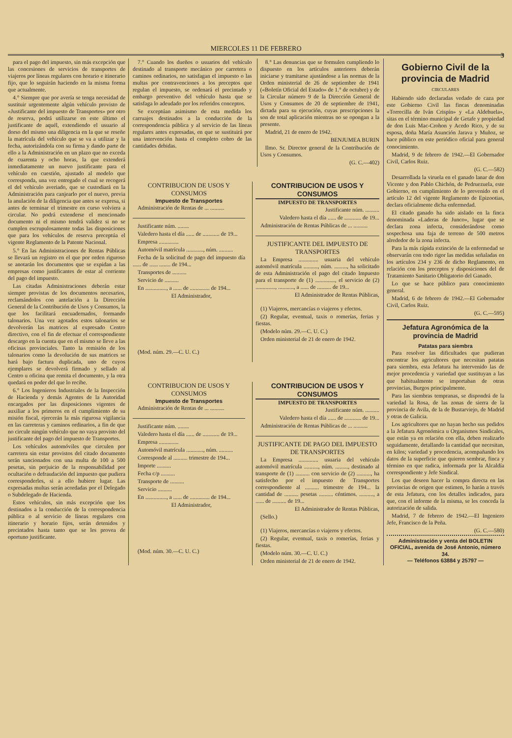MIERCOLES 11 DE FEBRERO
3
para el pago del impuesto, sin más excepción que las concesiones de servicios de transportes de viajeros por líneas regulares con horario e itinerario fijo, que lo seguirán haciendo en la misma forma que actualmente.
4.° Siempre que por avería se tenga necesidad de sustituir urgentemente algún vehículo provisto de «Justificante del impuesto de Transportes» por otro de reserva, podrá utilizarse en este último el justificante de aquél, extendiendo el usuario al dorso del mismo una diligencia en la que se reseñe la matrícula del vehículo que se va a utilizar y la fecha, autorizándola con su firma y dando parte de ello a la Administración en un plazo que no exceda de cuarenta y ocho horas, la que extenderá inmediatamente un nuevo justificante para el vehículo en cuestión, ajustado al modelo que corresponda, una vez entregado el cual se recogerá el del vehículo averiado, que se custodiará en la Administración para canjearlo por el nuevo, previa la anulación de la diligencia que antes se expresa, si antes de terminar el trimestre en curso volviera a circular. No podrá extenderse el mencionado documento ni el mismo tendrá validez si no se cumplen escrupulosamente todas las disposiciones que para los vehículos de reserva preceptúa el vigente Reglamento de la Patente Nacional.
5.° En las Administraciones de Rentas Públicas se llevará un registro en el que por orden riguroso se anotarán los documentos que se expidan a las empresas como justificantes de estar al corriente del pago del impuesto.
Las citadas Administraciones deberán estar siempre provistas de los documentos necesarios, reclamándolos con antelación a la Dirección General de la Contribución de Usos y Consumos, la que los facilitará encuadernados, formando talonarios. Una vez agotados estos talonarios se devolverán las matrices al expresado Centro directivo, con el fin de efectuar el correspondiente descargo en la cuenta que en el mismo se lleve a las oficinas provinciales. Tanto la remisión de los talonarios como la devolución de sus matrices se hará bajo factura duplicada, uno de cuyos ejemplares se devolverá firmado y sellado al Centro u oficina que remita el documento, y la otra quedará en poder del que lo recibe.
6.° Los Ingenieros Industriales de la Inspección de Hacienda y demás Agentes de la Autoridad encargados por las disposiciones vigentes de auxiliar a los primeros en el cumplimiento de su misión fiscal, ejercerán la más rigurosa vigilancia en las carreteras y caminos ordinarios, a fin de que no circule ningún vehículo que no vaya provisto del justificante del pago del impuesto de Transportes.
Los vehículos automóviles que circulen por carretera sin estar provistos del citado documento serán sancionados con una multa de 100 a 500 pesetas, sin perjuicio de la responsabilidad por ocultación o defraudación del impuesto que pudiera corresponderles, si a ello hubiere lugar. Las expresadas multas serán acordadas por el Delegado o Subdelegado de Hacienda.
Estos vehículos, sin más excepción que los destinados a la conducción de la correspondencia pública o al servicio de líneas regulares con itinerario y horario fijos, serán detenidos y precintados hasta tanto que se les provea de oportuno justificante.
7.° Cuando los dueños o usuarios del vehículo destinado al transporte mecánico por carretera o caminos ordinarios, no satisfagan el impuesto o las multas por contravenciones a los preceptos que regulan el impuesto, se ordenará el precintado y embargo preventivo del vehículo hasta que se satisfaga lo adeudado por los referidos conceptos.
Se exceptúan asimismo de esta medida los carruajes destinados a la conducción de la correspondencia pública y al servicio de las líneas regulares antes expresadas, en que se sustituirá por una intervención hasta el completo cobro de las cantidades debidas.
8.° Las denuncias que se formulen cumpliendo lo dispuesto en los artículos anteriores deberán iniciarse y tramitarse ajustándose a las normas de la Orden ministerial de 26 de septiembre de 1941 («Boletín Oficial del Estado» de 1.° de octubre) y de la Circular número 9 de la Dirección General de Usos y Consumos de 20 de septiembre de 1941, dictada para su ejecución, cuyas prescripciones la son de total aplicación mientras no se opongan a la presente.
Madrid, 21 de enero de 1942.
BENJUMEA BURIN
Ilmo. Sr. Director general de la Contribución de Usos y Consumos.
(G. C.—402)
CONTRIBUCION DE USOS Y CONSUMOS
Impuesto de Transportes
Administración de Rentas de ... ..........
Justificante núm. ........
Valedero hasta el día ...... de ............ de 19...
Empresa ..............
Automóvil matrícula ............, núm. ..........
Fecha de la solicitud de pago del impuesto día ...... de ...... ........ de 194...
Transportes de ..........
Servicio de ..........
En ..............., a ...... de .............. de 194...
El Administrador,
(Mod. núm. 29.—C. U. C.)
CONTRIBUCION DE USOS Y CONSUMOS
IMPUESTO DE TRANSPORTES
Justificante núm. ..........
Valedero hasta el día ...... de ............ de 19...
Administración de Rentas Públicas de ... ..........
JUSTIFICANTE DEL IMPUESTO DE TRANSPORTES
La Empresa .............. usuaria del vehículo automóvil matrícula .........., núm. ........., ha solicitado de esta Administración el pago del citado Impuesto para el transporte de (1) .............., el servicio de (2) .............., ..........., a ...... de .......... de 19...
El Administrador de Rentas Públicas,
(1) Viajeros, mercancías o viajeros y efectos.
(2) Regular, eventual, taxis o romerías, ferias y fiestas.
(Modelo núm. 29.—C. U. C.)
Orden ministerial de 21 de enero de 1942.
CONTRIBUCION DE USOS Y CONSUMOS
Impuesto de Transportes
Administración de Rentas de ... ..........
Justificante núm. ........
Valedero hasta el día ...... de ............ de 19...
Empresa ..............
Automóvil matrícula ............, núm. ..........
Corresponde al .......... trimestre de 194...
Importe ..........
Fecha c/p ..........
Transporte de ..........
Servicio ..........
En ..............., a ...... de .............. de 194...
El Administrador,
(Mod. núm. 30.—C. U. C.)
CONTRIBUCION DE USOS Y CONSUMOS
IMPUESTO DE TRANSPORTES
Justificante núm. ..........
Valedero hasta el día ...... de ............ de 19...
Administración de Rentas Públicas de ... ..........
JUSTIFICANTE DE PAGO DEL IMPUESTO DE TRANSPORTES
La Empresa .............. usuaria del vehículo automóvil matrícula .........., núm. ........., destinado al transporte de (1) .......... con servicio de (2) .........., ha satisfecho por el impuesto de Transportes correspondiente al .......... trimestre de 194... la cantidad de .......... pesetas .......... céntimos. .........., a ...... de .......... de 19...
El Administrador de Rentas Públicas,
(Sello.)
(1) Viajeros, mercancías o viajeros y efectos.
(2) Regular, eventual, taxis o romerías, ferias y fiestas.
(Modelo núm. 30.—C. U. C.)
Orden ministerial de 21 de enero de 1942.
Gobierno Civil de la provincia de Madrid
CIRCULARES
Habiendo sido declaradas vedado de caza por este Gobierno Civil las fincas denominadas «Torrecilla de Iván Crispín» y «La Aldehuela», sitas en el término municipal de Getafe y propiedad de don Luis Mac-Crohon y Acedo Rico, y de su esposa, doña María Asunción Jarava y Muñoz, se hace público en este periódico oficial para general conocimiento.
Madrid, 9 de febrero de 1942.—El Gobernador Civil, Carlos Ruiz.
(G. C.—582)
Desarrollada la viruela en el ganado lanar de don Vicente y don Pablo Chichón, de Pedruezuela, este Gobierno, en cumplimiento de lo prevenido en el artículo 12 del vigente Reglamento de Epizootias, declara oficialmente dicha enfermedad.
El citado ganado ha sido aislado en la finca denominada «Laderas de Junco», lugar que se declara zona infecta, considerándose como sospechosa una faja de terreno de 500 metros alrededor de la zona infecta.
Para la más rápida extinción de la enfermedad se observarán con todo rigor las medidas señaladas en los artículos 234 y 236 de dicho Reglamento, en relación con los preceptos y disposiciones del de Tratamiento Sanitario Obligatorio del Ganado.
Lo que se hace público para conocimiento general.
Madrid, 6 de febrero de 1942.—El Gobernador Civil, Carlos Ruiz.
(G. C.—595)
Jefatura Agronómica de la provincia de Madrid
Patatas para siembra
Para resolver las dificultades que pudieran encontrar los agricultores que necesitan patatas para siembra, esta Jefatura ha intervenido las de mejor procedencia y variedad que sustituyan a las que habitualmente se importaban de otras provincias, Burgos principalmente.
Para las siembras tempranas, se dispondrá de la variedad la Rosa, de las zonas de sierra de la provincia de Avila, de la de Bustarviejo, de Madrid y otras de Galicia.
Los agricultores que no hayan hecho sus pedidos a la Jefatura Agronómica u Organismos Sindicales, que están ya en relación con ella, deben realizarlo seguidamente, detallando la cantidad que necesitan, en kilos; variedad y procedencia, acompañando los datos de la superficie que quieren sembrar, finca y término en que radica, informada por la Alcaldía correspondiente y Jefe Sindical.
Los que deseen hacer la compra directa en las provincias de origen que estimen, lo harán a través de esta Jefatura, con los detalles indicados, para que, con el informe de la misma, se les conceda la autorización de salida.
Madrid, 7 de febrero de 1942.—El Ingeniero Jefe, Francisco de la Peña.
(G. C.—580)
Administración y venta del BOLETIN OFICIAL, avenida de José Antonio, número 34.
— Teléfonos 63884 y 25797 —